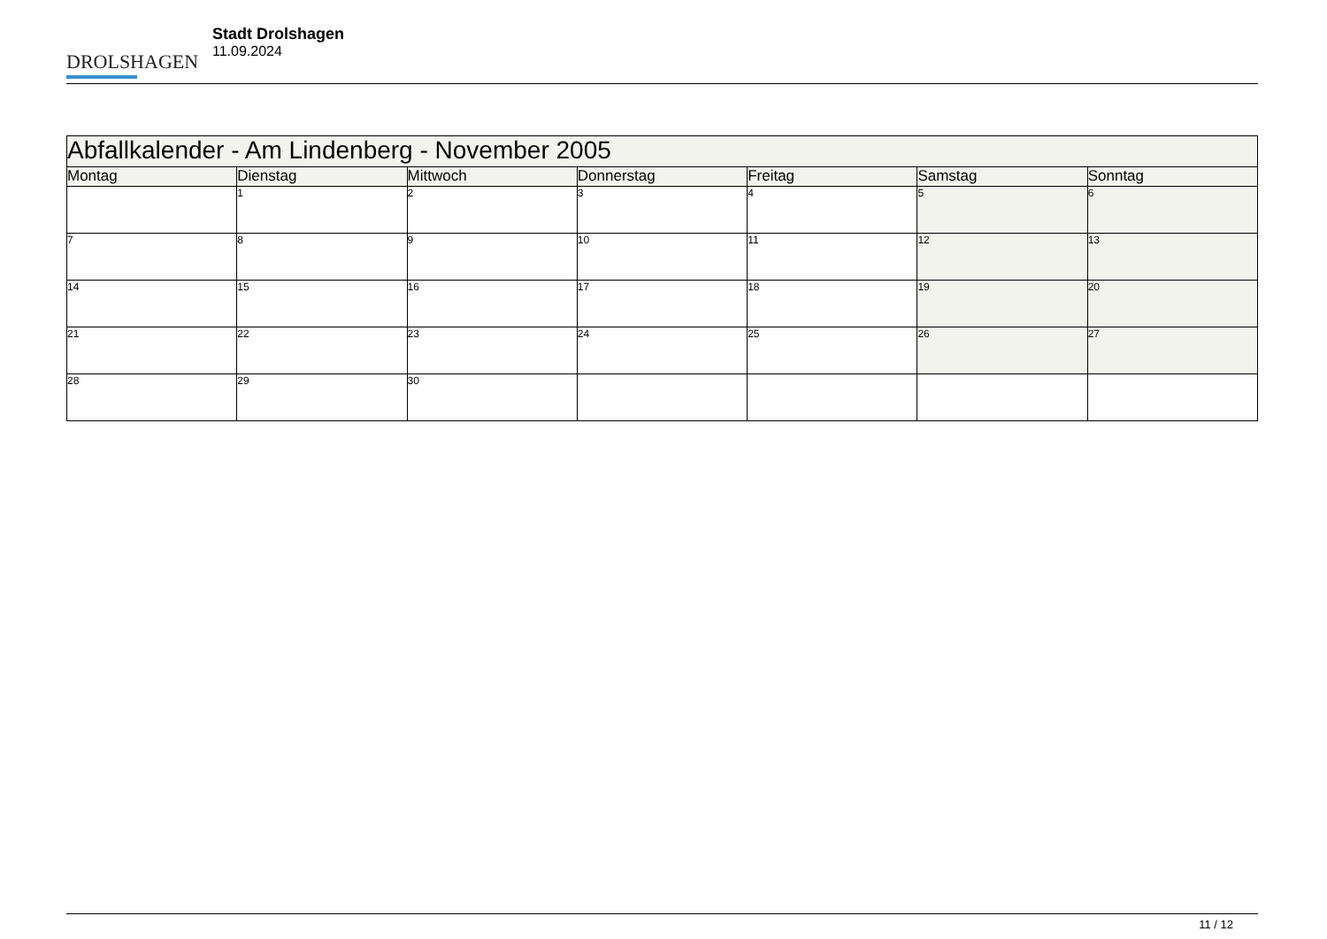DROLSHAGEN
Stadt Drolshagen
11.09.2024
| Abfallkalender - Am Lindenberg - November 2005 | | | | | | |
| Montag | Dienstag | Mittwoch | Donnerstag | Freitag | Samstag | Sonntag |
| | 1 | 2 | 3 | 4 | 5 | 6 |
| 7 | 8 | 9 | 10 | 11 | 12 | 13 |
| 14 | 15 | 16 | 17 | 18 | 19 | 20 |
| 21 | 22 | 23 | 24 | 25 | 26 | 27 |
| 28 | 29 | 30 | | | | |
11 / 12